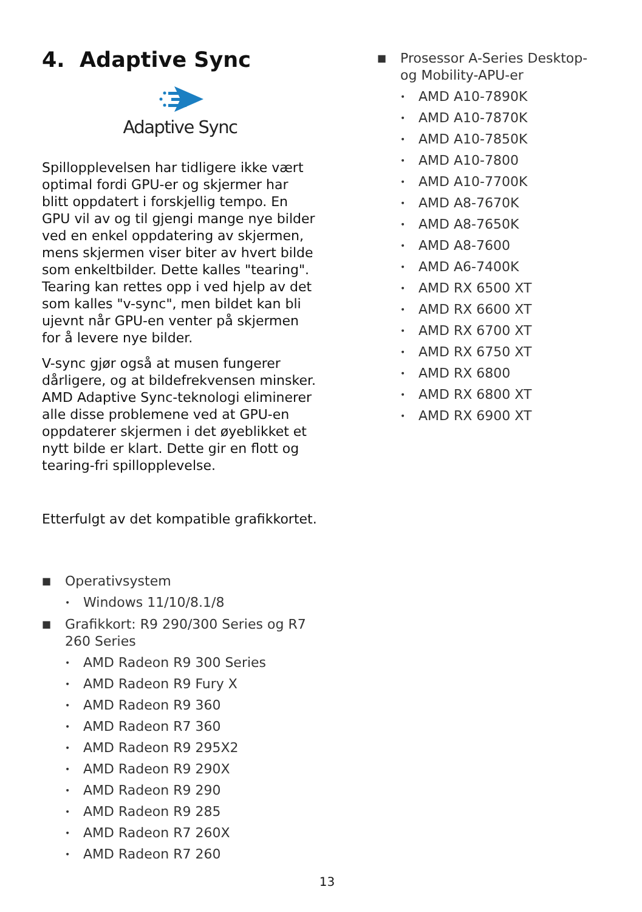4. Adaptive Sync
Adaptive Sync
Spillopplevelsen har tidligere ikke vært optimal fordi GPU-er og skjermer har blitt oppdatert i forskjellig tempo. En GPU vil av og til gjengi mange nye bilder ved en enkel oppdatering av skjermen, mens skjermen viser biter av hvert bilde som enkeltbilder. Dette kalles "tearing". Tearing kan rettes opp i ved hjelp av det som kalles "v-sync", men bildet kan bli ujevnt når GPU-en venter på skjermen for å levere nye bilder.
V-sync gjør også at musen fungerer dårligere, og at bildefrekvensen minsker. AMD Adaptive Sync-teknologi eliminerer alle disse problemene ved at GPU-en oppdaterer skjermen i det øyeblikket et nytt bilde er klart. Dette gir en flott og tearing-fri spillopplevelse.
Etterfulgt av det kompatible grafikkortet.
■ Operativsystem
• Windows 11/10/8.1/8
■ Grafikkort: R9 290/300 Series og R7 260 Series
• AMD Radeon R9 300 Series
• AMD Radeon R9 Fury X
• AMD Radeon R9 360
• AMD Radeon R7 360
• AMD Radeon R9 295X2
• AMD Radeon R9 290X
• AMD Radeon R9 290
• AMD Radeon R9 285
• AMD Radeon R7 260X
• AMD Radeon R7 260
■ Prosessor A-Series Desktop- og Mobility-APU-er
• AMD A10-7890K
• AMD A10-7870K
• AMD A10-7850K
• AMD A10-7800
• AMD A10-7700K
• AMD A8-7670K
• AMD A8-7650K
• AMD A8-7600
• AMD A6-7400K
• AMD RX 6500 XT
• AMD RX 6600 XT
• AMD RX 6700 XT
• AMD RX 6750 XT
• AMD RX 6800
• AMD RX 6800 XT
• AMD RX 6900 XT
13